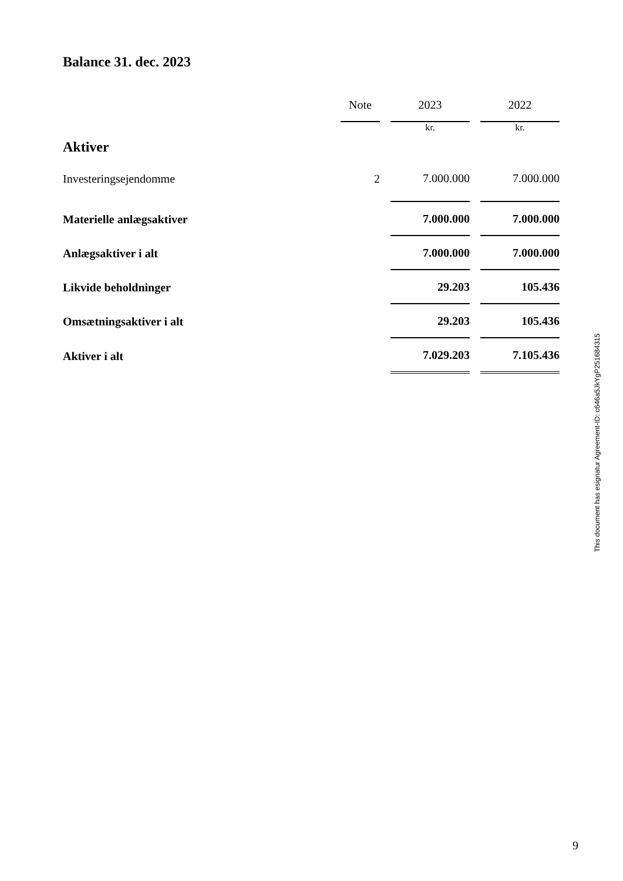Balance 31. dec. 2023
| | Note | | 2023 | | 2022 |
| --- | --- | --- | --- | --- | --- |
| Aktiver | | | kr. | | kr. |
| Investeringsejendomme | 2 | | 7.000.000 | | 7.000.000 |
| Materielle anlægsaktiver | | | 7.000.000 | | 7.000.000 |
| Anlægsaktiver i alt | | | 7.000.000 | | 7.000.000 |
| Likvide beholdninger | | | 29.203 | | 105.436 |
| Omsætningsaktiver i alt | | | 29.203 | | 105.436 |
| Aktiver i alt | | | 7.029.203 | | 7.105.436 |
This document has esignatur Agreement-ID: c646a5JkYgP251684315
9